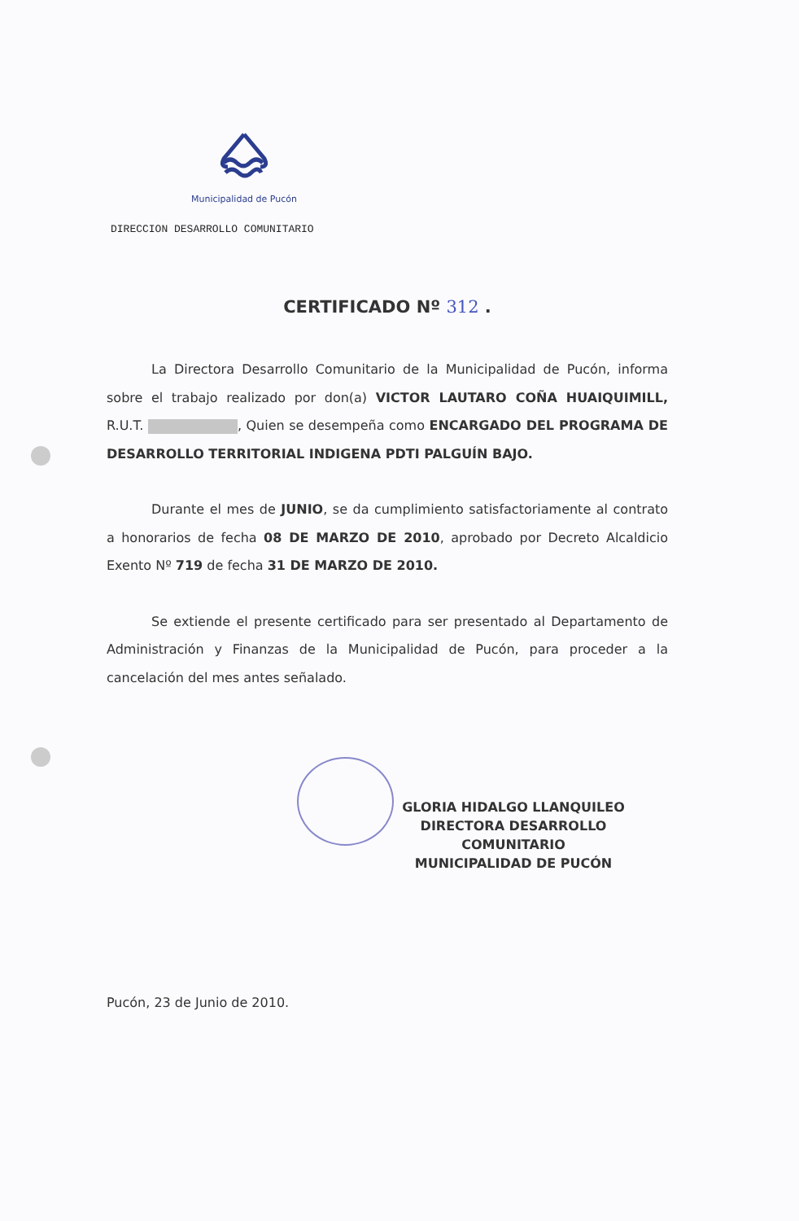Municipalidad de Pucón
DIRECCION DESARROLLO COMUNITARIO
CERTIFICADO Nº 312 .
La Directora Desarrollo Comunitario de la Municipalidad de Pucón, informa sobre el trabajo realizado por don(a) VICTOR LAUTARO COÑA HUAIQUIMILL, R.U.T. , Quien se desempeña como ENCARGADO DEL PROGRAMA DE DESARROLLO TERRITORIAL INDIGENA PDTI PALGUÍN BAJO.
Durante el mes de JUNIO, se da cumplimiento satisfactoriamente al contrato a honorarios de fecha 08 DE MARZO DE 2010, aprobado por Decreto Alcaldicio Exento Nº 719 de fecha 31 DE MARZO DE 2010.
Se extiende el presente certificado para ser presentado al Departamento de Administración y Finanzas de la Municipalidad de Pucón, para proceder a la cancelación del mes antes señalado.
GLORIA HIDALGO LLANQUILEO
DIRECTORA DESARROLLO COMUNITARIO
MUNICIPALIDAD DE PUCÓN
Pucón, 23 de Junio de 2010.